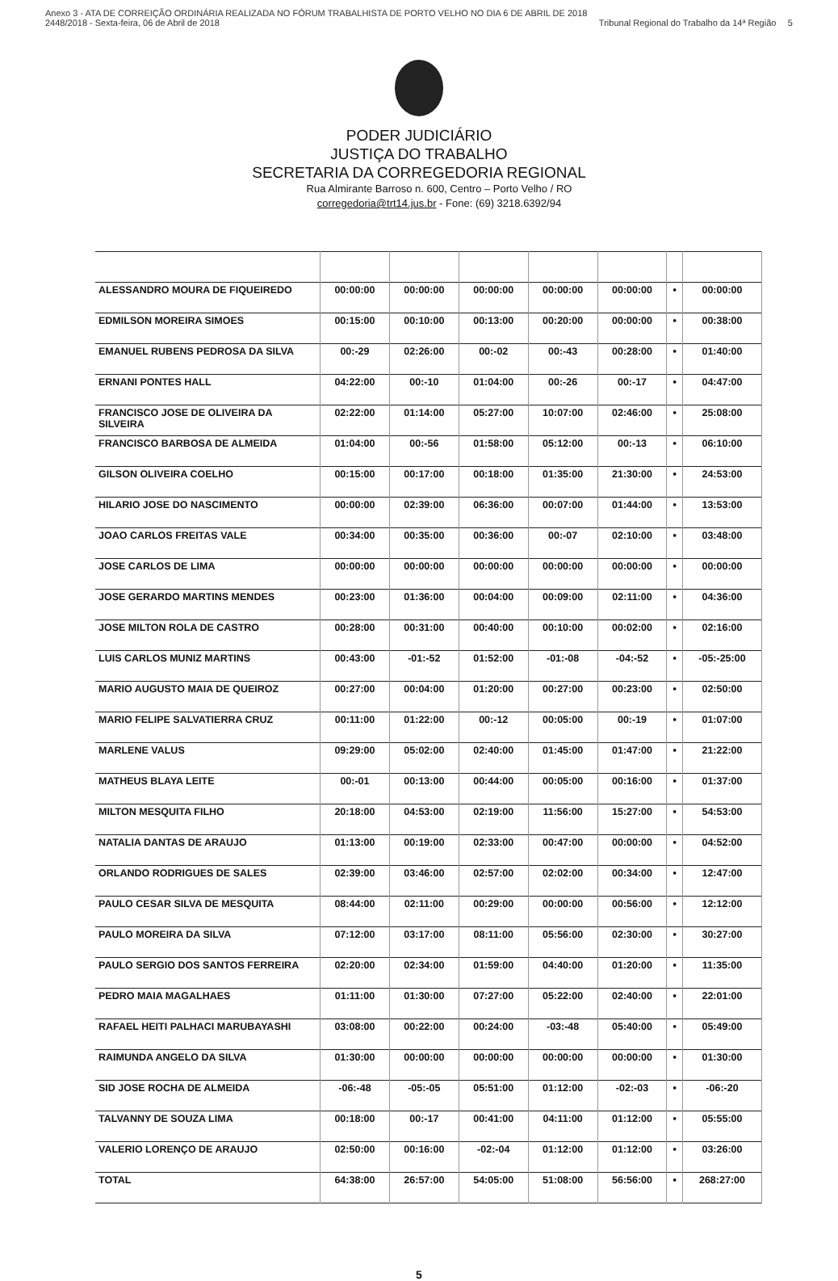Anexo 3 - ATA DE CORREIÇÃO ORDINÁRIA REALIZADA NO FÓRUM TRABALHISTA DE PORTO VELHO NO DIA 6 DE ABRIL DE 2018
2448/2018 - Sexta-feira, 06 de Abril de 2018
Tribunal Regional do Trabalho da 14ª Região
5
PODER JUDICIÁRIO
JUSTIÇA DO TRABALHO
SECRETARIA DA CORREGEDORIA REGIONAL
Rua Almirante Barroso n. 600, Centro – Porto Velho / RO
corregedoria@trt14.jus.br - Fone: (69) 3218.6392/94
| ALESSANDRO MOURA DE FIQUEIREDO | 00:00:00 | 00:00:00 | 00:00:00 | 00:00:00 | 00:00:00 | • | 00:00:00 |
| EDMILSON MOREIRA SIMOES | 00:15:00 | 00:10:00 | 00:13:00 | 00:20:00 | 00:00:00 | • | 00:38:00 |
| EMANUEL RUBENS PEDROSA DA SILVA | 00:-29 | 02:26:00 | 00:-02 | 00:-43 | 00:28:00 | • | 01:40:00 |
| ERNANI PONTES HALL | 04:22:00 | 00:-10 | 01:04:00 | 00:-26 | 00:-17 | • | 04:47:00 |
| FRANCISCO JOSE DE OLIVEIRA DA SILVEIRA | 02:22:00 | 01:14:00 | 05:27:00 | 10:07:00 | 02:46:00 | • | 25:08:00 |
| FRANCISCO BARBOSA DE ALMEIDA | 01:04:00 | 00:-56 | 01:58:00 | 05:12:00 | 00:-13 | • | 06:10:00 |
| GILSON OLIVEIRA COELHO | 00:15:00 | 00:17:00 | 00:18:00 | 01:35:00 | 21:30:00 | • | 24:53:00 |
| HILARIO JOSE DO NASCIMENTO | 00:00:00 | 02:39:00 | 06:36:00 | 00:07:00 | 01:44:00 | • | 13:53:00 |
| JOAO CARLOS FREITAS VALE | 00:34:00 | 00:35:00 | 00:36:00 | 00:-07 | 02:10:00 | • | 03:48:00 |
| JOSE CARLOS DE LIMA | 00:00:00 | 00:00:00 | 00:00:00 | 00:00:00 | 00:00:00 | • | 00:00:00 |
| JOSE GERARDO MARTINS MENDES | 00:23:00 | 01:36:00 | 00:04:00 | 00:09:00 | 02:11:00 | • | 04:36:00 |
| JOSE MILTON ROLA DE CASTRO | 00:28:00 | 00:31:00 | 00:40:00 | 00:10:00 | 00:02:00 | • | 02:16:00 |
| LUIS CARLOS MUNIZ MARTINS | 00:43:00 | -01:-52 | 01:52:00 | -01:-08 | -04:-52 | • | -05:-25:00 |
| MARIO AUGUSTO MAIA DE QUEIROZ | 00:27:00 | 00:04:00 | 01:20:00 | 00:27:00 | 00:23:00 | • | 02:50:00 |
| MARIO FELIPE SALVATIERRA CRUZ | 00:11:00 | 01:22:00 | 00:-12 | 00:05:00 | 00:-19 | • | 01:07:00 |
| MARLENE VALUS | 09:29:00 | 05:02:00 | 02:40:00 | 01:45:00 | 01:47:00 | • | 21:22:00 |
| MATHEUS BLAYA LEITE | 00:-01 | 00:13:00 | 00:44:00 | 00:05:00 | 00:16:00 | • | 01:37:00 |
| MILTON MESQUITA FILHO | 20:18:00 | 04:53:00 | 02:19:00 | 11:56:00 | 15:27:00 | • | 54:53:00 |
| NATALIA DANTAS DE ARAUJO | 01:13:00 | 00:19:00 | 02:33:00 | 00:47:00 | 00:00:00 | • | 04:52:00 |
| ORLANDO RODRIGUES DE SALES | 02:39:00 | 03:46:00 | 02:57:00 | 02:02:00 | 00:34:00 | • | 12:47:00 |
| PAULO CESAR SILVA DE MESQUITA | 08:44:00 | 02:11:00 | 00:29:00 | 00:00:00 | 00:56:00 | • | 12:12:00 |
| PAULO MOREIRA DA SILVA | 07:12:00 | 03:17:00 | 08:11:00 | 05:56:00 | 02:30:00 | • | 30:27:00 |
| PAULO SERGIO DOS SANTOS FERREIRA | 02:20:00 | 02:34:00 | 01:59:00 | 04:40:00 | 01:20:00 | • | 11:35:00 |
| PEDRO MAIA MAGALHAES | 01:11:00 | 01:30:00 | 07:27:00 | 05:22:00 | 02:40:00 | • | 22:01:00 |
| RAFAEL HEITI PALHACI MARUBAYASHI | 03:08:00 | 00:22:00 | 00:24:00 | -03:-48 | 05:40:00 | • | 05:49:00 |
| RAIMUNDA ANGELO DA SILVA | 01:30:00 | 00:00:00 | 00:00:00 | 00:00:00 | 00:00:00 | • | 01:30:00 |
| SID JOSE ROCHA DE ALMEIDA | -06:-48 | -05:-05 | 05:51:00 | 01:12:00 | -02:-03 | • | -06:-20 |
| TALVANNY DE SOUZA LIMA | 00:18:00 | 00:-17 | 00:41:00 | 04:11:00 | 01:12:00 | • | 05:55:00 |
| VALERIO LORENÇO DE ARAUJO | 02:50:00 | 00:16:00 | -02:-04 | 01:12:00 | 01:12:00 | • | 03:26:00 |
| TOTAL | 64:38:00 | 26:57:00 | 54:05:00 | 51:08:00 | 56:56:00 | • | 268:27:00 |
5